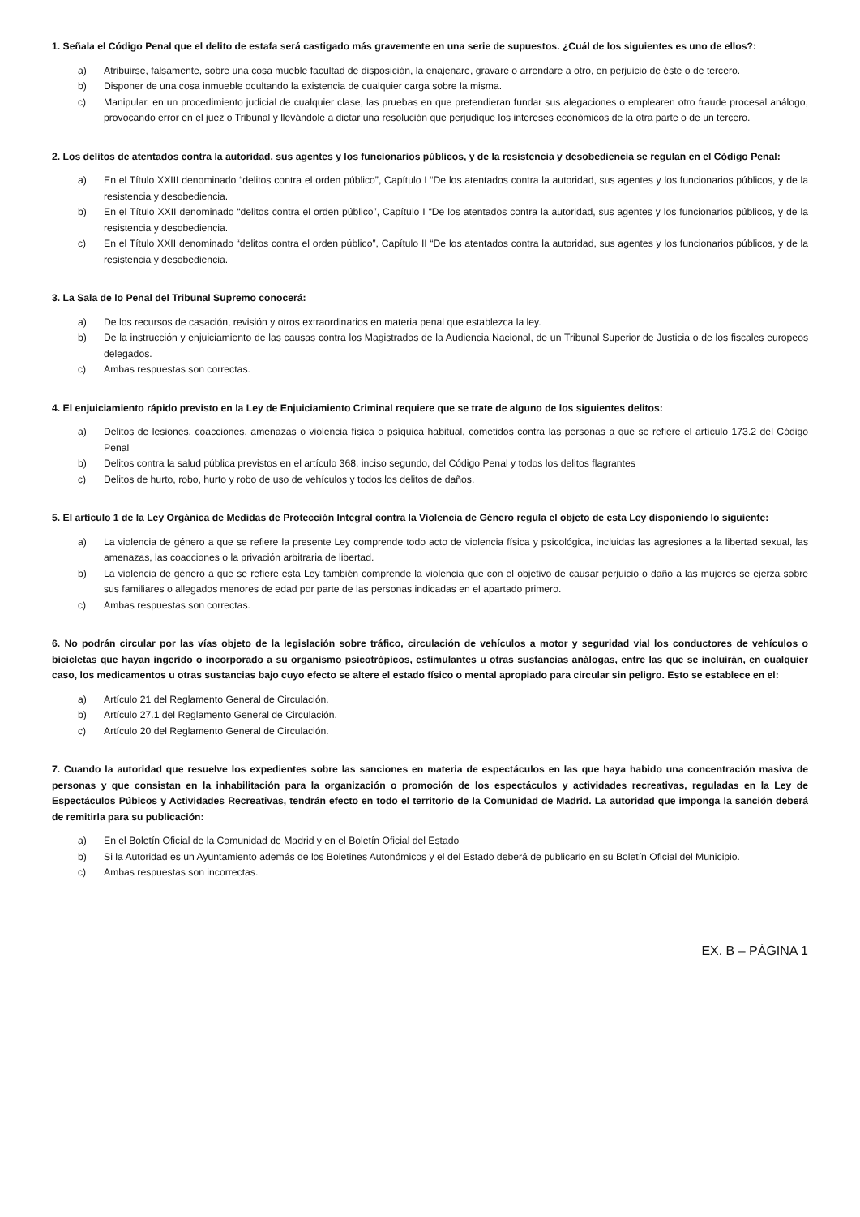1. Señala el Código Penal que el delito de estafa será castigado más gravemente en una serie de supuestos. ¿Cuál de los siguientes es uno de ellos?:
a) Atribuirse, falsamente, sobre una cosa mueble facultad de disposición, la enajenare, gravare o arrendare a otro, en perjuicio de éste o de tercero.
b) Disponer de una cosa inmueble ocultando la existencia de cualquier carga sobre la misma.
c) Manipular, en un procedimiento judicial de cualquier clase, las pruebas en que pretendieran fundar sus alegaciones o emplearen otro fraude procesal análogo, provocando error en el juez o Tribunal y llevándole a dictar una resolución que perjudique los intereses económicos de la otra parte o de un tercero.
2. Los delitos de atentados contra la autoridad, sus agentes y los funcionarios públicos, y de la resistencia y desobediencia se regulan en el Código Penal:
a) En el Título XXIII denominado “delitos contra el orden público”, Capítulo I “De los atentados contra la autoridad, sus agentes y los funcionarios públicos, y de la resistencia y desobediencia.
b) En el Título XXII denominado “delitos contra el orden público”, Capítulo I “De los atentados contra la autoridad, sus agentes y los funcionarios públicos, y de la resistencia y desobediencia.
c) En el Título XXII denominado “delitos contra el orden público”, Capítulo II “De los atentados contra la autoridad, sus agentes y los funcionarios públicos, y de la resistencia y desobediencia.
3. La Sala de lo Penal del Tribunal Supremo conocerá:
a) De los recursos de casación, revisión y otros extraordinarios en materia penal que establezca la ley.
b) De la instrucción y enjuiciamiento de las causas contra los Magistrados de la Audiencia Nacional, de un Tribunal Superior de Justicia o de los fiscales europeos delegados.
c) Ambas respuestas son correctas.
4. El enjuiciamiento rápido previsto en la Ley de Enjuiciamiento Criminal requiere que se trate de alguno de los siguientes delitos:
a) Delitos de lesiones, coacciones, amenazas o violencia física o psíquica habitual, cometidos contra las personas a que se refiere el artículo 173.2 del Código Penal
b) Delitos contra la salud pública previstos en el artículo 368, inciso segundo, del Código Penal y todos los delitos flagrantes
c) Delitos de hurto, robo, hurto y robo de uso de vehículos y todos los delitos de daños.
5. El artículo 1 de la Ley Orgánica de Medidas de Protección Integral contra la Violencia de Género regula el objeto de esta Ley disponiendo lo siguiente:
a) La violencia de género a que se refiere la presente Ley comprende todo acto de violencia física y psicológica, incluidas las agresiones a la libertad sexual, las amenazas, las coacciones o la privación arbitraria de libertad.
b) La violencia de género a que se refiere esta Ley también comprende la violencia que con el objetivo de causar perjuicio o daño a las mujeres se ejerza sobre sus familiares o allegados menores de edad por parte de las personas indicadas en el apartado primero.
c) Ambas respuestas son correctas.
6. No podrán circular por las vías objeto de la legislación sobre tráfico, circulación de vehículos a motor y seguridad vial los conductores de vehículos o bicicletas que hayan ingerido o incorporado a su organismo psicotrópicos, estimulantes u otras sustancias análogas, entre las que se incluirán, en cualquier caso, los medicamentos u otras sustancias bajo cuyo efecto se altere el estado físico o mental apropiado para circular sin peligro. Esto se establece en el:
a) Artículo 21 del Reglamento General de Circulación.
b) Artículo 27.1 del Reglamento General de Circulación.
c) Artículo 20 del Reglamento General de Circulación.
7. Cuando la autoridad que resuelve los expedientes sobre las sanciones en materia de espectáculos en las que haya habido una concentración masiva de personas y que consistan en la inhabilitación para la organización o promoción de los espectáculos y actividades recreativas, reguladas en la Ley de Espectáculos Púbicos y Actividades Recreativas, tendrán efecto en todo el territorio de la Comunidad de Madrid. La autoridad que imponga la sanción deberá de remitirla para su publicación:
a) En el Boletín Oficial de la Comunidad de Madrid y en el Boletín Oficial del Estado
b) Si la Autoridad es un Ayuntamiento además de los Boletines Autonómicos y el del Estado deberá de publicarlo en su Boletín Oficial del Municipio.
c) Ambas respuestas son incorrectas.
EX. B – PÁGINA 1